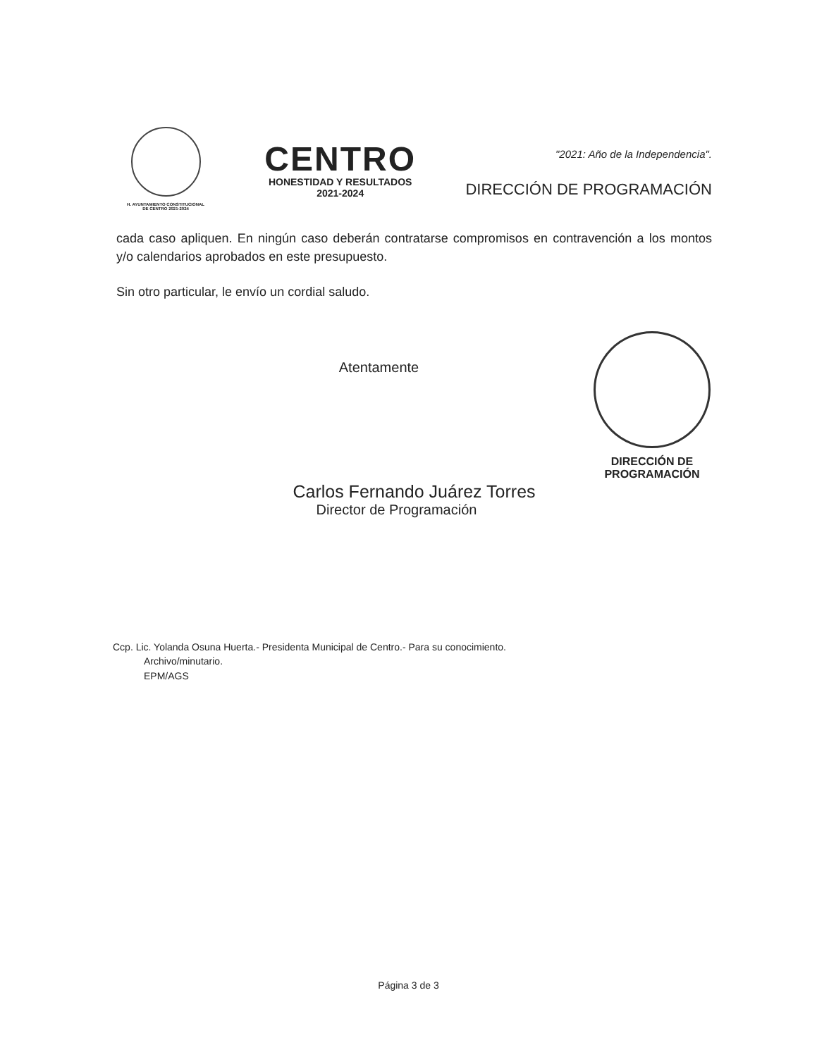H. AYUNTAMIENTO CONSTITUCIONAL
DE CENTRO 2021-2024
CENTRO
HONESTIDAD Y RESULTADOS
2021-2024
"2021: Año de la Independencia".
DIRECCIÓN DE PROGRAMACIÓN
cada caso apliquen. En ningún caso deberán contratarse compromisos en contravención a los montos y/o calendarios aprobados en este presupuesto.
Sin otro particular, le envío un cordial saludo.
DIRECCIÓN DE
PROGRAMACIÓN
Atentamente
Carlos Fernando Juárez Torres
Director de Programación
Ccp. Lic. Yolanda Osuna Huerta.- Presidenta Municipal de Centro.- Para su conocimiento.
Archivo/minutario.
EPM/AGS
Página 3 de 3